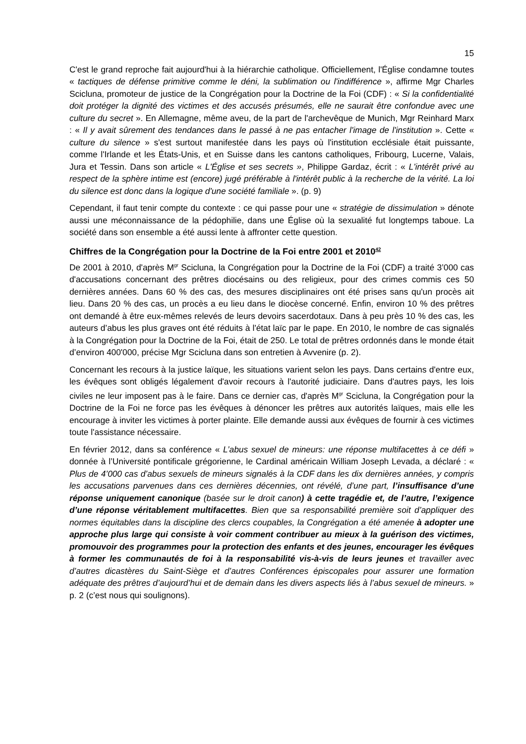15
C'est le grand reproche fait aujourd'hui à la hiérarchie catholique. Officiellement, l'Église condamne toutes « tactiques de défense primitive comme le déni, la sublimation ou l'indifférence », affirme Mgr Charles Scicluna, promoteur de justice de la Congrégation pour la Doctrine de la Foi (CDF) : « Si la confidentialité doit protéger la dignité des victimes et des accusés présumés, elle ne saurait être confondue avec une culture du secret ». En Allemagne, même aveu, de la part de l'archevêque de Munich, Mgr Reinhard Marx : « Il y avait sûrement des tendances dans le passé à ne pas entacher l'image de l'institution ». Cette « culture du silence » s'est surtout manifestée dans les pays où l'institution ecclésiale était puissante, comme l'Irlande et les États-Unis, et en Suisse dans les cantons catholiques, Fribourg, Lucerne, Valais, Jura et Tessin. Dans son article « L'Église et ses secrets », Philippe Gardaz, écrit : « L'intérêt privé au respect de la sphère intime est (encore) jugé préférable à l'intérêt public à la recherche de la vérité. La loi du silence est donc dans la logique d'une société familiale ». (p. 9)
Cependant, il faut tenir compte du contexte : ce qui passe pour une « stratégie de dissimulation » dénote aussi une méconnaissance de la pédophilie, dans une Église où la sexualité fut longtemps taboue. La société dans son ensemble a été aussi lente à affronter cette question.
Chiffres de la Congrégation pour la Doctrine de la Foi entre 2001 et 2010<sup>42</sup>
De 2001 à 2010, d'après M<sup>gr</sup> Scicluna, la Congrégation pour la Doctrine de la Foi (CDF) a traité 3’000 cas d'accusations concernant des prêtres diocésains ou des religieux, pour des crimes commis ces 50 dernières années. Dans 60 % des cas, des mesures disciplinaires ont été prises sans qu'un procès ait lieu. Dans 20 % des cas, un procès a eu lieu dans le diocèse concerné. Enfin, environ 10 % des prêtres ont demandé à être eux-mêmes relevés de leurs devoirs sacerdotaux. Dans à peu près 10 % des cas, les auteurs d’abus les plus graves ont été réduits à l'état laïc par le pape. En 2010, le nombre de cas signalés à la Congrégation pour la Doctrine de la Foi, était de 250. Le total de prêtres ordonnés dans le monde était d’environ 400'000, précise Mgr Scicluna dans son entretien à Avvenire (p. 2).
Concernant les recours à la justice laïque, les situations varient selon les pays. Dans certains d'entre eux, les évêques sont obligés légalement d'avoir recours à l'autorité judiciaire. Dans d'autres pays, les lois civiles ne leur imposent pas à le faire. Dans ce dernier cas, d'après M<sup>gr</sup> Scicluna, la Congrégation pour la Doctrine de la Foi ne force pas les évêques à dénoncer les prêtres aux autorités laïques, mais elle les encourage à inviter les victimes à porter plainte. Elle demande aussi aux évêques de fournir à ces victimes toute l'assistance nécessaire.
En février 2012, dans sa conférence « L’abus sexuel de mineurs: une réponse multifacettes à ce défi » donnée à l’Université pontificale grégorienne, le Cardinal américain William Joseph Levada, a déclaré : « Plus de 4’000 cas d’abus sexuels de mineurs signalés à la CDF dans les dix dernières années, y compris les accusations parvenues dans ces dernières décennies, ont révélé, d’une part, l’insuffisance d’une réponse uniquement canonique (basée sur le droit canon) à cette tragédie et, de l’autre, l’exigence d’une réponse véritablement multifacettes. Bien que sa responsabilité première soit d’appliquer des normes équitables dans la discipline des clercs coupables, la Congrégation a été amenée à adopter une approche plus large qui consiste à voir comment contribuer au mieux à la guérison des victimes, promouvoir des programmes pour la protection des enfants et des jeunes, encourager les évêques à former les communautés de foi à la responsabilité vis-à-vis de leurs jeunes et travailler avec d’autres dicastères du Saint-Siège et d’autres Conférences épiscopales pour assurer une formation adéquate des prêtres d’aujourd’hui et de demain dans les divers aspects liés à l’abus sexuel de mineurs. » p. 2 (c’est nous qui soulignons).